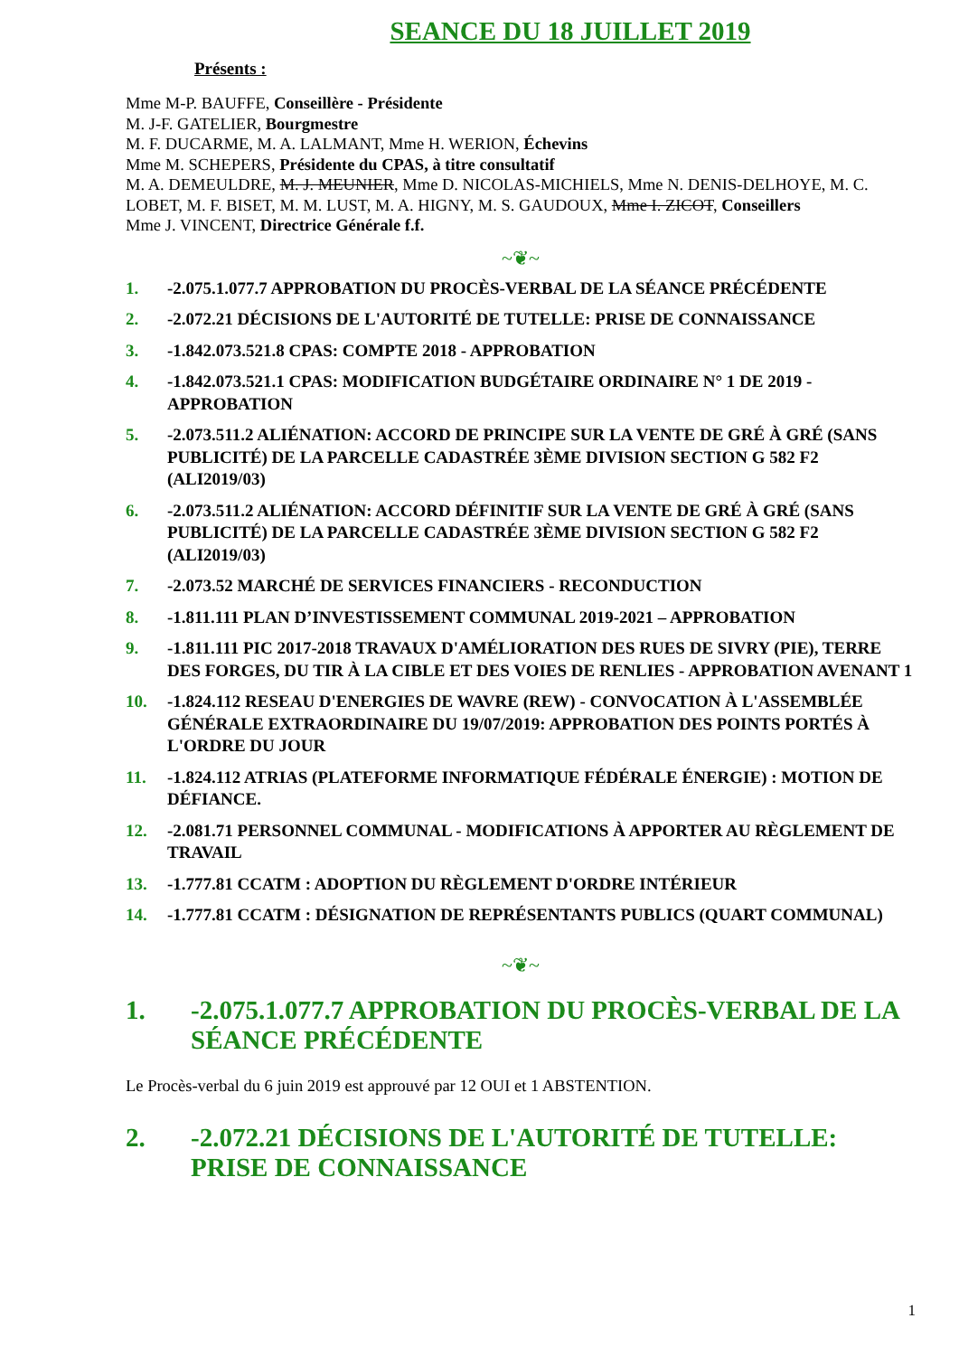SEANCE DU 18 JUILLET 2019
Présents :
Mme M-P. BAUFFE, Conseillère - Présidente
M. J-F. GATELIER, Bourgmestre
M. F. DUCARME, M. A. LALMANT, Mme H. WERION, Échevins
Mme M. SCHEPERS, Présidente du CPAS, à titre consultatif
M. A. DEMEULDRE, M. J. MEUNIER, Mme D. NICOLAS-MICHIELS, Mme N. DENIS-DELHOYE, M. C. LOBET, M. F. BISET, M. M. LUST, M. A. HIGNY, M. S. GAUDOUX, Mme I. ZICOT, Conseillers
Mme J. VINCENT, Directrice Générale f.f.
~❦~
1. -2.075.1.077.7 APPROBATION DU PROCÈS-VERBAL DE LA SÉANCE PRÉCÉDENTE
2. -2.072.21 DÉCISIONS DE L'AUTORITÉ DE TUTELLE: PRISE DE CONNAISSANCE
3. -1.842.073.521.8 CPAS: COMPTE 2018 - APPROBATION
4. -1.842.073.521.1 CPAS: MODIFICATION BUDGÉTAIRE ORDINAIRE N° 1 DE 2019 - APPROBATION
5. -2.073.511.2 ALIÉNATION: ACCORD DE PRINCIPE SUR LA VENTE DE GRÉ À GRÉ (SANS PUBLICITÉ) DE LA PARCELLE CADASTRÉE 3ÈME DIVISION SECTION G 582 F2 (ALI2019/03)
6. -2.073.511.2 ALIÉNATION: ACCORD DÉFINITIF SUR LA VENTE DE GRÉ À GRÉ (SANS PUBLICITÉ) DE LA PARCELLE CADASTRÉE 3ÈME DIVISION SECTION G 582 F2 (ALI2019/03)
7. -2.073.52 MARCHÉ DE SERVICES FINANCIERS - RECONDUCTION
8. -1.811.111 PLAN D’INVESTISSEMENT COMMUNAL 2019-2021 – APPROBATION
9. -1.811.111 PIC 2017-2018 TRAVAUX D'AMÉLIORATION DES RUES DE SIVRY (PIE), TERRE DES FORGES, DU TIR À LA CIBLE ET DES VOIES DE RENLIES - APPROBATION AVENANT 1
10. -1.824.112 RESEAU D'ENERGIES DE WAVRE (REW) - CONVOCATION À L'ASSEMBLÉE GÉNÉRALE EXTRAORDINAIRE DU 19/07/2019: APPROBATION DES POINTS PORTÉS À L'ORDRE DU JOUR
11. -1.824.112 ATRIAS (PLATEFORME INFORMATIQUE FÉDÉRALE ÉNERGIE) : MOTION DE DÉFIANCE.
12. -2.081.71 PERSONNEL COMMUNAL - MODIFICATIONS À APPORTER AU RÈGLEMENT DE TRAVAIL
13. -1.777.81 CCATM : ADOPTION DU RÈGLEMENT D'ORDRE INTÉRIEUR
14. -1.777.81 CCATM : DÉSIGNATION DE REPRÉSENTANTS PUBLICS (QUART COMMUNAL)
~❦~
1. -2.075.1.077.7 APPROBATION DU PROCÈS-VERBAL DE LA SÉANCE PRÉCÉDENTE
Le Procès-verbal du 6 juin 2019 est approuvé par 12 OUI et 1 ABSTENTION.
2. -2.072.21 DÉCISIONS DE L'AUTORITÉ DE TUTELLE: PRISE DE CONNAISSANCE
1